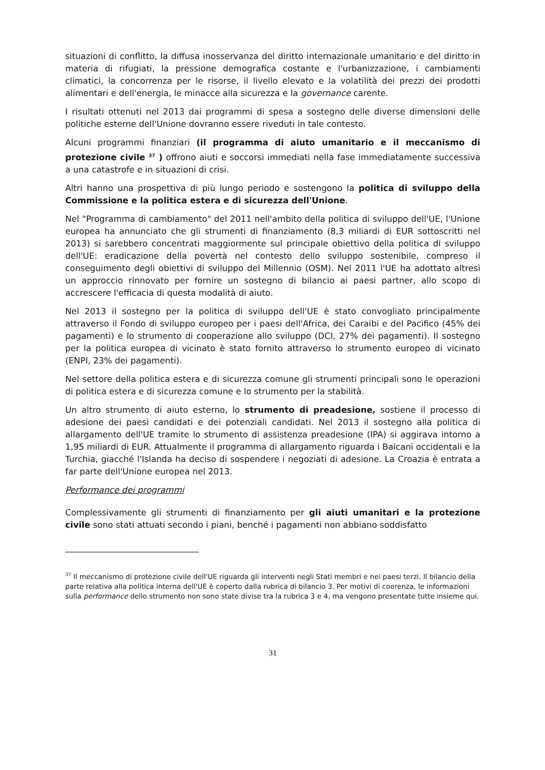situazioni di conflitto, la diffusa inosservanza del diritto internazionale umanitario e del diritto in materia di rifugiati, la pressione demografica costante e l'urbanizzazione, i cambiamenti climatici, la concorrenza per le risorse, il livello elevato e la volatilità dei prezzi dei prodotti alimentari e dell'energia, le minacce alla sicurezza e la governance carente.
I risultati ottenuti nel 2013 dai programmi di spesa a sostegno delle diverse dimensioni delle politiche esterne dell'Unione dovranno essere riveduti in tale contesto.
Alcuni programmi finanziari (il programma di aiuto umanitario e il meccanismo di protezione civile <sup>37</sup> ) offrono aiuti e soccorsi immediati nella fase immediatamente successiva a una catastrofe e in situazioni di crisi.
Altri hanno una prospettiva di più lungo periodo e sostengono la politica di sviluppo della Commissione e la politica estera e di sicurezza dell'Unione.
Nel "Programma di cambiamento" del 2011 nell'ambito della politica di sviluppo dell'UE, l'Unione europea ha annunciato che gli strumenti di finanziamento (8,3 miliardi di EUR sottoscritti nel 2013) si sarebbero concentrati maggiormente sul principale obiettivo della politica di sviluppo dell'UE: eradicazione della povertà nel contesto dello sviluppo sostenibile, compreso il conseguimento degli obiettivi di sviluppo del Millennio (OSM). Nel 2011 l'UE ha adottato altresì un approccio rinnovato per fornire un sostegno di bilancio ai paesi partner, allo scopo di accrescere l'efficacia di questa modalità di aiuto.
Nel 2013 il sostegno per la politica di sviluppo dell'UE è stato convogliato principalmente attraverso il Fondo di sviluppo europeo per i paesi dell'Africa, dei Caraibi e del Pacifico (45% dei pagamenti) e lo strumento di cooperazione allo sviluppo (DCI, 27% dei pagamenti). Il sostegno per la politica europea di vicinato è stato fornito attraverso lo strumento europeo di vicinato (ENPI, 23% dei pagamenti).
Nel settore della politica estera e di sicurezza comune gli strumenti principali sono le operazioni di politica estera e di sicurezza comune e lo strumento per la stabilità.
Un altro strumento di aiuto esterno, lo strumento di preadesione, sostiene il processo di adesione dei paesi candidati e dei potenziali candidati. Nel 2013 il sostegno alla politica di allargamento dell'UE tramite lo strumento di assistenza preadesione (IPA) si aggirava intorno a 1,95 miliardi di EUR. Attualmente il programma di allargamento riguarda i Balcani occidentali e la Turchia, giacché l'Islanda ha deciso di sospendere i negoziati di adesione. La Croazia è entrata a far parte dell'Unione europea nel 2013.
Performance dei programmi
Complessivamente gli strumenti di finanziamento per gli aiuti umanitari e la protezione civile sono stati attuati secondo i piani, benché i pagamenti non abbiano soddisfatto
<sup>37</sup> Il meccanismo di protezione civile dell'UE riguarda gli interventi negli Stati membri e nei paesi terzi. Il bilancio della parte relativa alla politica interna dell'UE è coperto dalla rubrica di bilancio 3. Per motivi di coerenza, le informazioni sulla performance dello strumento non sono state divise tra la rubrica 3 e 4, ma vengono presentate tutte insieme qui.
31